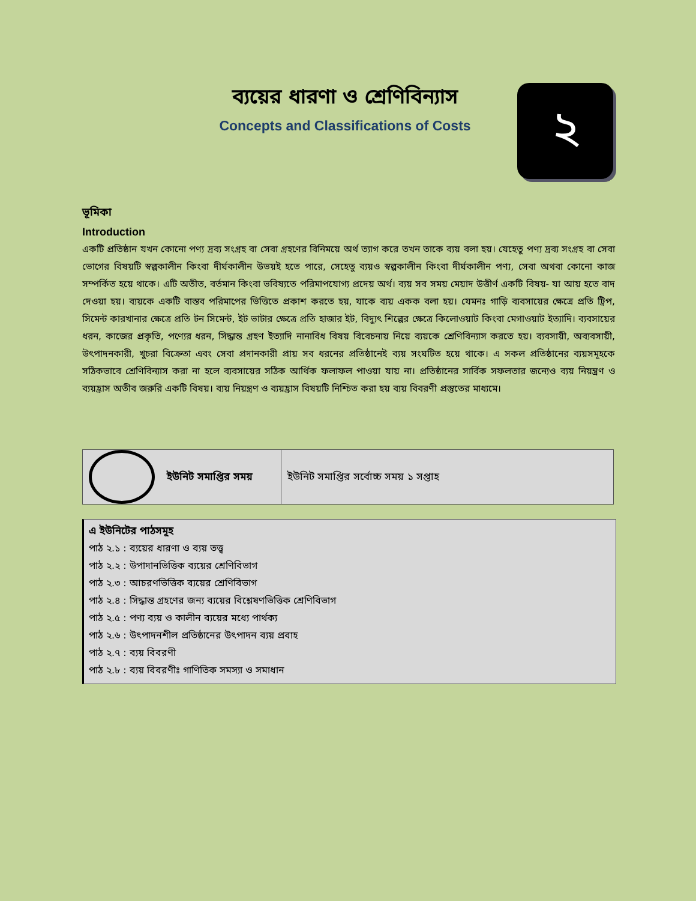ব্যয়ের ধারণা ও শ্রেণিবিন্যাস
Concepts and Classifications of Costs
২
ভূমিকা
Introduction
একটি প্রতিষ্ঠান যখন কোনো পণ্য দ্রব্য সংগ্রহ বা সেবা গ্রহণের বিনিময়ে অর্থ ত্যাগ করে তখন তাকে ব্যয় বলা হয়। যেহেতু পণ্য দ্রব্য সংগ্রহ বা সেবা ভোগের বিষয়টি স্বল্পকালীন কিংবা দীর্ঘকালীন উভয়ই হতে পারে, সেহেতু ব্যয়ও স্বল্পকালীন কিংবা দীর্ঘকালীন পণ্য, সেবা অথবা কোনো কাজ সম্পর্কিত হয়ে থাকে। এটি অতীত, বর্তমান কিংবা ভবিষ্যতে পরিমাপযোগ্য প্রদেয় অর্থ। ব্যয় সব সময় মেয়াদ উত্তীর্ণ একটি বিষয়- যা আয় হতে বাদ দেওয়া হয়। ব্যয়কে একটি বাস্তব পরিমাপের ভিত্তিতে প্রকাশ করতে হয়, যাকে ব্যয় একক বলা হয়। যেমনঃ গাড়ি ব্যবসায়ের ক্ষেত্রে প্রতি ট্রিপ, সিমেন্ট কারখানার ক্ষেত্রে প্রতি টন সিমেন্ট, ইট ভাটার ক্ষেত্রে প্রতি হাজার ইট, বিদ্যুৎ শিল্পের ক্ষেত্রে কিলোওয়াট কিংবা মেগাওয়াট ইত্যাদি। ব্যবসায়ের ধরন, কাজের প্রকৃতি, পণ্যের ধরন, সিদ্ধান্ত গ্রহণ ইত্যাদি নানাবিধ বিষয় বিবেচনায় নিয়ে ব্যয়কে শ্রেণিবিন্যাস করতে হয়। ব্যবসায়ী, অব্যবসায়ী, উৎপাদনকারী, খুচরা বিক্রেতা এবং সেবা প্রদানকারী প্রায় সব ধরনের প্রতিষ্ঠানেই ব্যয় সংঘটিত হয়ে থাকে। এ সকল প্রতিষ্ঠানের ব্যয়সমূহকে সঠিকভাবে শ্রেণিবিন্যাস করা না হলে ব্যবসায়ের সঠিক আর্থিক ফলাফল পাওয়া যায় না। প্রতিষ্ঠানের সার্বিক সফলতার জন্যেও ব্যয় নিয়ন্ত্রণ ও ব্যয়হ্রাস অতীব জরুরি একটি বিষয়। ব্যয় নিয়ন্ত্রণ ও ব্যয়হ্রাস বিষয়টি নিশ্চিত করা হয় ব্যয় বিবরণী প্রস্তুতের মাধ্যমে।
| | ইউনিট সমাপ্তির সময় | ইউনিট সমাপ্তির সর্বোচ্চ সময় ১ সপ্তাহ |
এ ইউনিটের পাঠসমূহ
পাঠ ২.১ : ব্যয়ের ধারণা ও ব্যয় তত্ত্ব
পাঠ ২.২ : উপাদানভিত্তিক ব্যয়ের শ্রেণিবিভাগ
পাঠ ২.৩ : আচরণভিত্তিক ব্যয়ের শ্রেণিবিভাগ
পাঠ ২.৪ : সিদ্ধান্ত গ্রহণের জন্য ব্যয়ের বিশ্লেষণভিত্তিক শ্রেণিবিভাগ
পাঠ ২.৫ : পণ্য ব্যয় ও কালীন ব্যয়ের মধ্যে পার্থক্য
পাঠ ২.৬ : উৎপাদনশীল প্রতিষ্ঠানের উৎপাদন ব্যয় প্রবাহ
পাঠ ২.৭ : ব্যয় বিবরণী
পাঠ ২.৮ : ব্যয় বিবরণীঃ গাণিতিক সমস্যা ও সমাধান